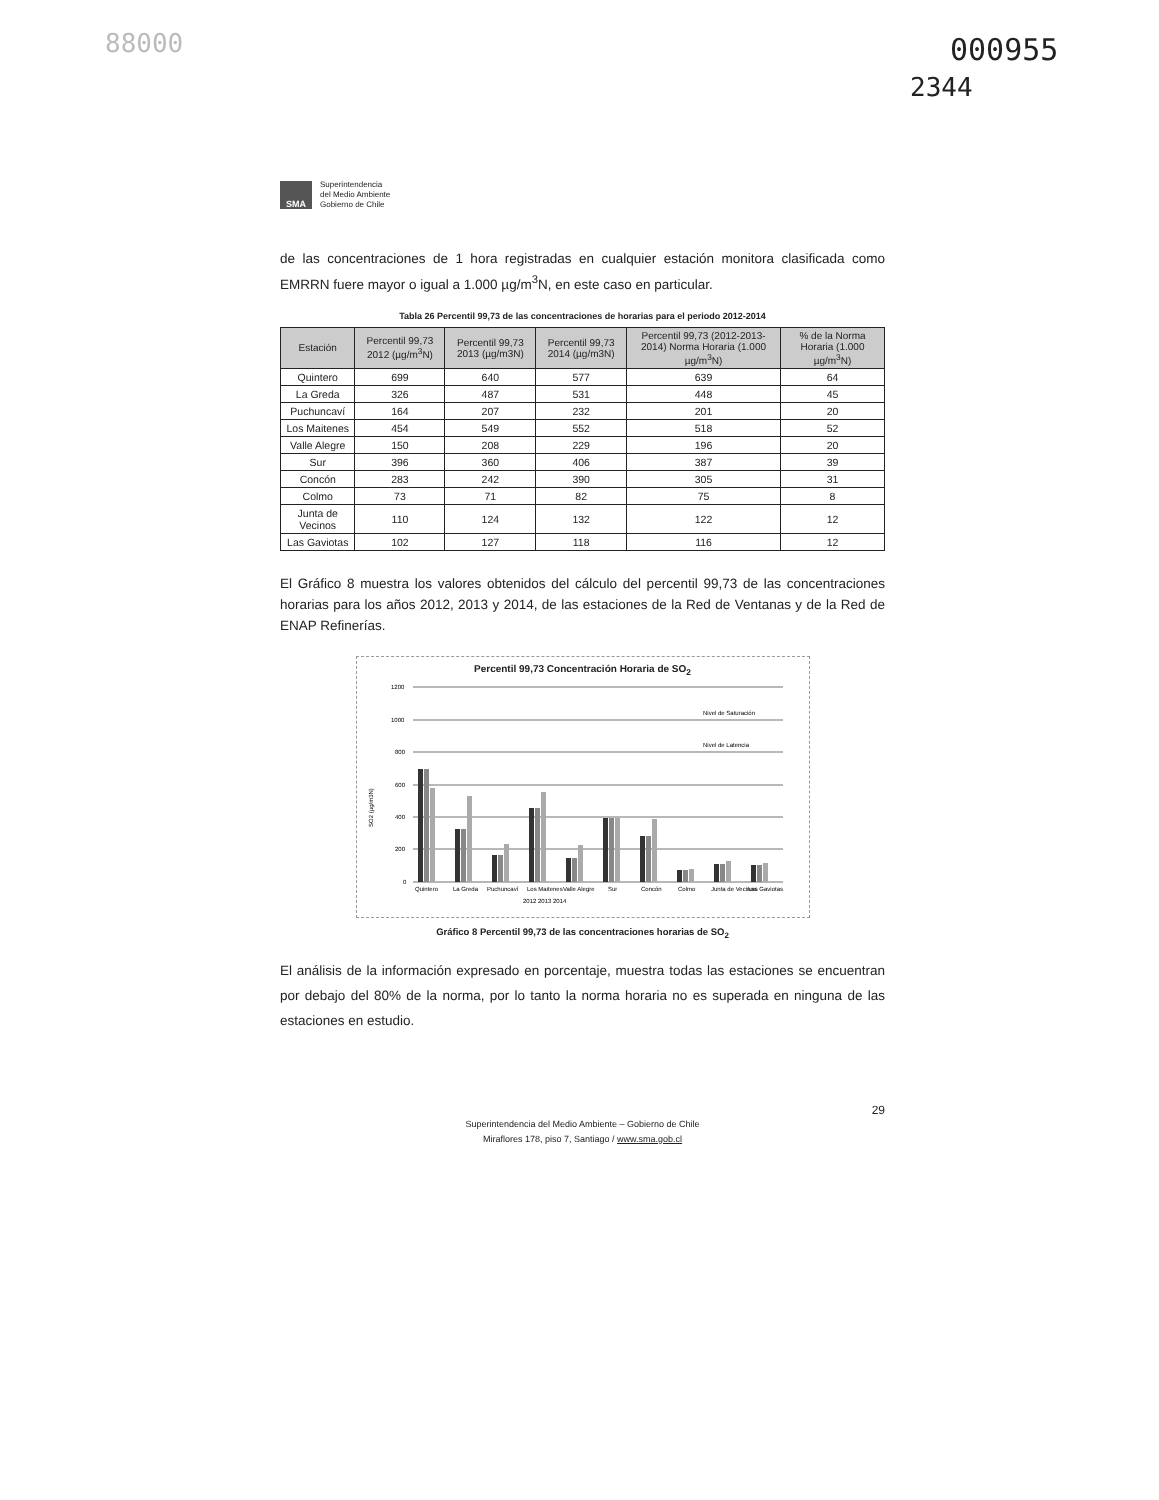88000 000955
2344
SMA
Superintendencia
del Medio Ambiente
Gobierno de Chile
de las concentraciones de 1 hora registradas en cualquier estación monitora clasificada como EMRRN fuere mayor o igual a 1.000 µg/m<sup>3</sup>N, en este caso en particular.
Tabla 26 Percentil 99,73 de las concentraciones de horarias para el periodo 2012-2014
| Estación | Percentil 99,73 2012 (µg/m<sup>3</sup>N) | Percentil 99,73 2013 (µg/m3N) | Percentil 99,73 2014 (µg/m3N) | Percentil 99,73 (2012-2013-2014) Norma Horaria (1.000 µg/m<sup>3</sup>N) | % de la Norma Horaria (1.000 µg/m<sup>3</sup>N) |
| --- | --- | --- | --- | --- | --- |
| Quintero | 699 | 640 | 577 | 639 | 64 |
| La Greda | 326 | 487 | 531 | 448 | 45 |
| Puchuncaví | 164 | 207 | 232 | 201 | 20 |
| Los Maitenes | 454 | 549 | 552 | 518 | 52 |
| Valle Alegre | 150 | 208 | 229 | 196 | 20 |
| Sur | 396 | 360 | 406 | 387 | 39 |
| Concón | 283 | 242 | 390 | 305 | 31 |
| Colmo | 73 | 71 | 82 | 75 | 8 |
| Junta de Vecinos | 110 | 124 | 132 | 122 | 12 |
| Las Gaviotas | 102 | 127 | 118 | 116 | 12 |
El Gráfico 8 muestra los valores obtenidos del cálculo del percentil 99,73 de las concentraciones horarias para los años 2012, 2013 y 2014, de las estaciones de la Red de Ventanas y de la Red de ENAP Refinerías.
Percentil 99,73 Concentración Horaria de SO<sub>2</sub>
1200
1000
800
600
400
200
0
Nivel de Saturación
Nivel de Latencia
Quintero
La Greda
Puchuncaví
Los Maitenes
Valle Alegre
Sur
Concón
Colmo
Junta de Vecinos
Las Gaviotas
2012 2013 2014
SO2 (µg/m3N)
Gráfico 8 Percentil 99,73 de las concentraciones horarias de SO<sub>2</sub>
El análisis de la información expresado en porcentaje, muestra todas las estaciones se encuentran por debajo del 80% de la norma, por lo tanto la norma horaria no es superada en ninguna de las estaciones en estudio.
29
Superintendencia del Medio Ambiente – Gobierno de Chile
Miraflores 178, piso 7, Santiago / www.sma.gob.cl